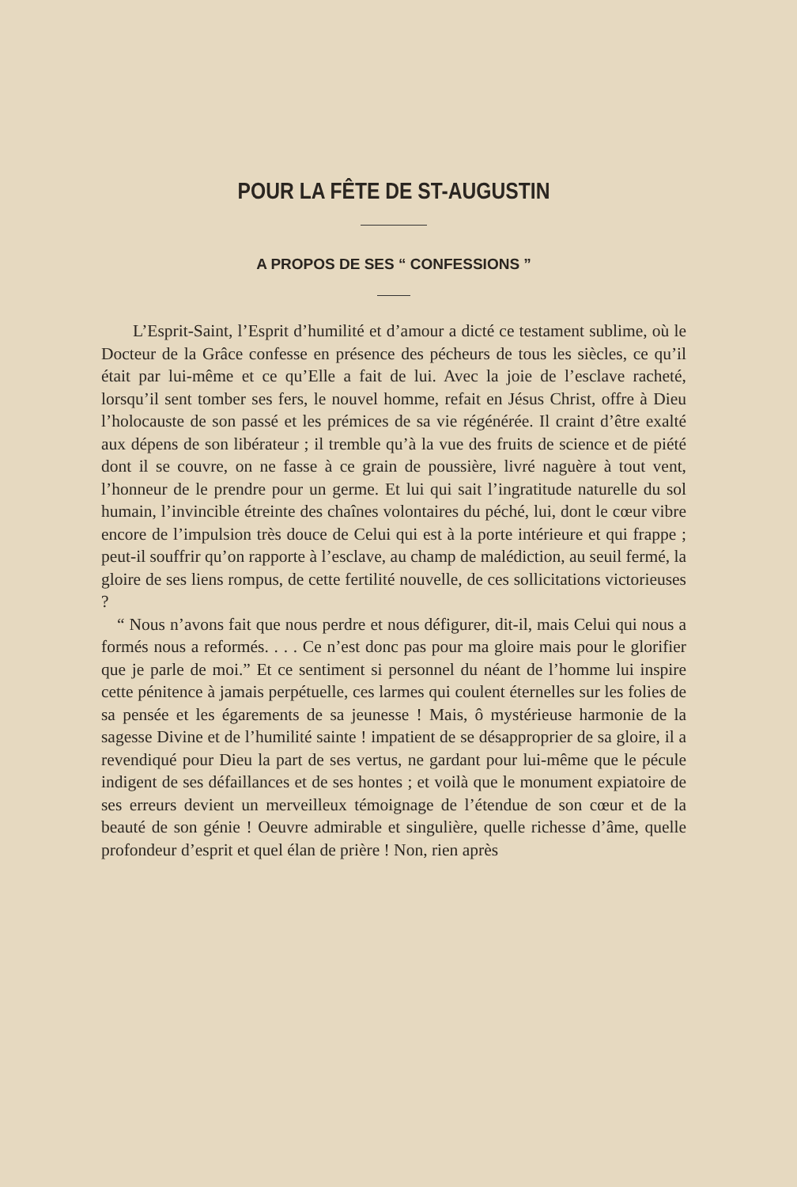POUR LA FÊTE DE ST-AUGUSTIN
A PROPOS DE SES “ CONFESSIONS ”
L’Esprit-Saint, l’Esprit d’humilité et d’amour a dicté ce testament sublime, où le Docteur de la Grâce confesse en présence des pécheurs de tous les siècles, ce qu’il était par lui-même et ce qu’Elle a fait de lui. Avec la joie de l’esclave racheté, lorsqu’il sent tomber ses fers, le nouvel homme, refait en Jésus Christ, offre à Dieu l’holocauste de son passé et les prémices de sa vie régénérée. Il craint d’être exalté aux dépens de son libérateur ; il tremble qu’à la vue des fruits de science et de piété dont il se couvre, on ne fasse à ce grain de poussière, livré naguère à tout vent, l’honneur de le prendre pour un germe. Et lui qui sait l’ingratitude naturelle du sol humain, l’invincible étreinte des chaînes volontaires du péché, lui, dont le cœur vibre encore de l’impulsion très douce de Celui qui est à la porte intérieure et qui frappe ; peut-il souffrir qu’on rapporte à l’esclave, au champ de malédiction, au seuil fermé, la gloire de ses liens rompus, de cette fertilité nouvelle, de ces sollicitations victorieuses ?
“ Nous n’avons fait que nous perdre et nous défigurer, dit-il, mais Celui qui nous a formés nous a reformés. . . . Ce n’est donc pas pour ma gloire mais pour le glorifier que je parle de moi.” Et ce sentiment si personnel du néant de l’homme lui inspire cette pénitence à jamais perpétuelle, ces larmes qui coulent éternelles sur les folies de sa pensée et les égarements de sa jeunesse ! Mais, ô mystérieuse harmonie de la sagesse Divine et de l’humilité sainte ! impatient de se désapproprier de sa gloire, il a revendiqué pour Dieu la part de ses vertus, ne gardant pour lui-même que le pécule indigent de ses défaillances et de ses hontes ; et voilà que le monument expiatoire de ses erreurs devient un merveilleux témoignage de l’étendue de son cœur et de la beauté de son génie ! Oeuvre admirable et singulière, quelle richesse d’âme, quelle profondeur d’esprit et quel élan de prière ! Non, rien après